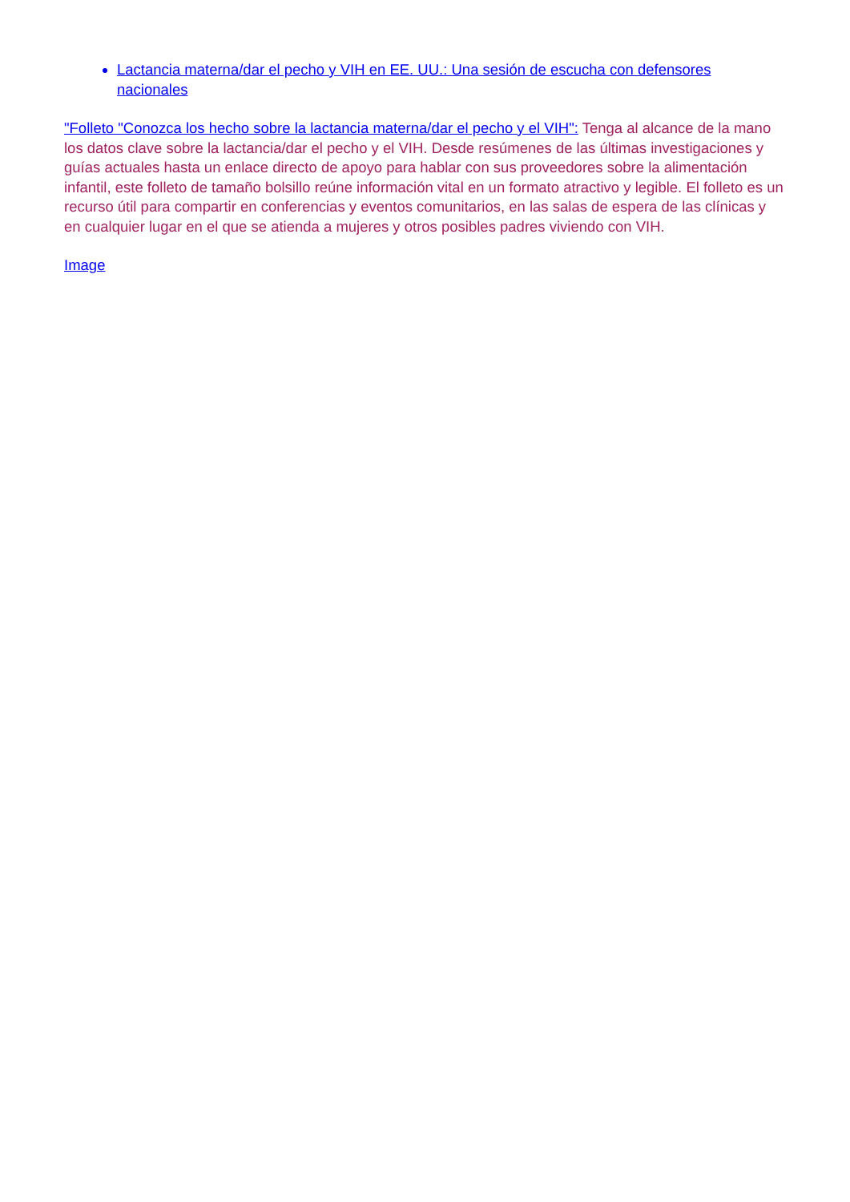Lactancia materna/dar el pecho y VIH en EE. UU.: Una sesión de escucha con defensores nacionales
"Folleto "Conozca los hecho sobre la lactancia materna/dar el pecho y el VIH": Tenga al alcance de la mano los datos clave sobre la lactancia/dar el pecho y el VIH. Desde resúmenes de las últimas investigaciones y guías actuales hasta un enlace directo de apoyo para hablar con sus proveedores sobre la alimentación infantil, este folleto de tamaño bolsillo reúne información vital en un formato atractivo y legible. El folleto es un recurso útil para compartir en conferencias y eventos comunitarios, en las salas de espera de las clínicas y en cualquier lugar en el que se atienda a mujeres y otros posibles padres viviendo con VIH.
Image